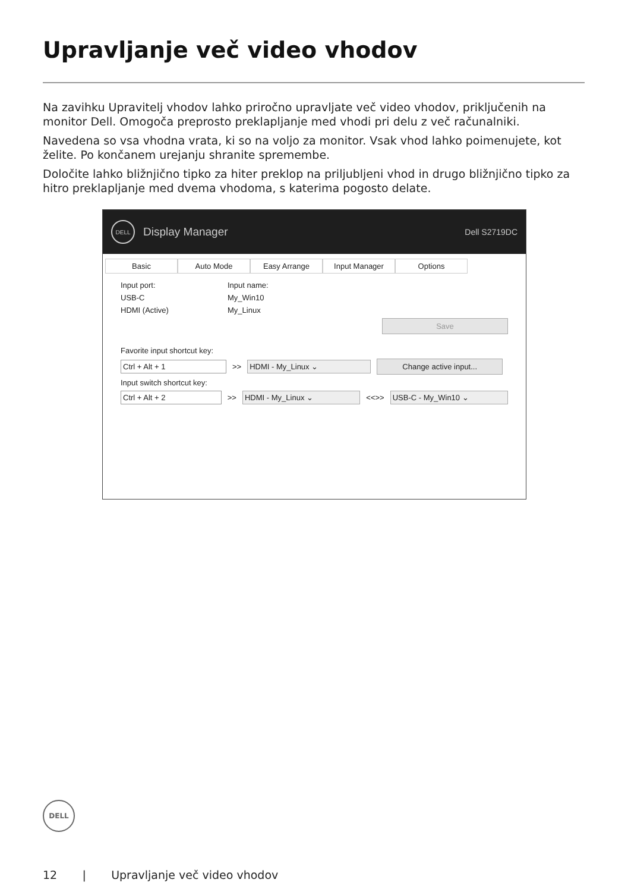Upravljanje več video vhodov
Na zavihku Upravitelj vhodov lahko priročno upravljate več video vhodov, priključenih na monitor Dell. Omogoča preprosto preklapljanje med vhodi pri delu z več računalniki.
Navedena so vsa vhodna vrata, ki so na voljo za monitor. Vsak vhod lahko poimenujete, kot želite. Po končanem urejanju shranite spremembe.
Določite lahko bližnjično tipko za hiter preklop na priljubljeni vhod in drugo bližnjično tipko za hitro preklapljanje med dvema vhodoma, s katerima pogosto delate.
DELL
Display Manager Dell S2719DC
Basic Auto Mode Easy Arrange Input Manager Options
Input port: Input name:
USB-C My_Win10
HDMI (Active) My_Linux
Save
Favorite input shortcut key:
Ctrl + Alt + 1
>>
HDMI - My_Linux ⌄ Change active input...
Input switch shortcut key:
Ctrl + Alt + 2
>>
HDMI - My_Linux ⌄
<<>>
USB-C - My_Win10 ⌄
DELL
12 | Upravljanje več video vhodov